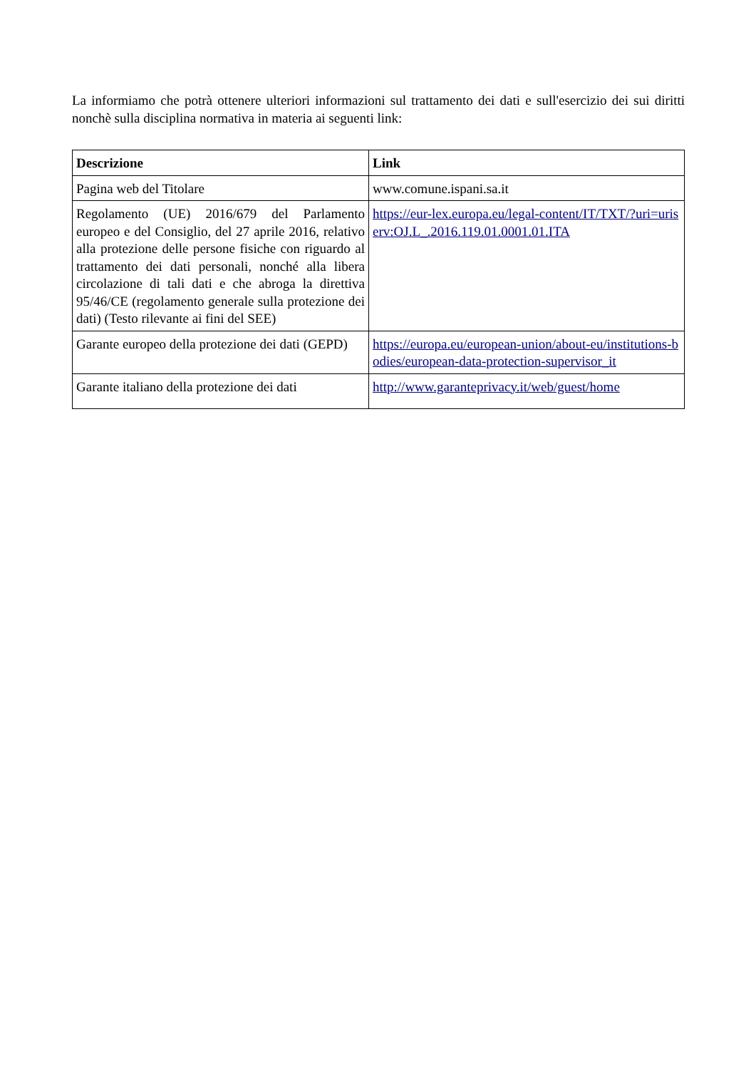La informiamo che potrà ottenere ulteriori informazioni sul trattamento dei dati e sull'esercizio dei sui diritti nonchè sulla disciplina normativa in materia ai seguenti link:
| Descrizione | Link |
| --- | --- |
| Pagina web del Titolare | www.comune.ispani.sa.it |
| Regolamento (UE) 2016/679 del Parlamento europeo e del Consiglio, del 27 aprile 2016, relativo alla protezione delle persone fisiche con riguardo al trattamento dei dati personali, nonché alla libera circolazione di tali dati e che abroga la direttiva 95/46/CE (regolamento generale sulla protezione dei dati) (Testo rilevante ai fini del SEE) | https://eur-lex.europa.eu/legal-content/IT/TXT/?uri=uriserv:OJ.L_.2016.119.01.0001.01.ITA |
| Garante europeo della protezione dei dati (GEPD) | https://europa.eu/european-union/about-eu/institutions-bodies/european-data-protection-supervisor_it |
| Garante italiano della protezione dei dati | http://www.garanteprivacy.it/web/guest/home |